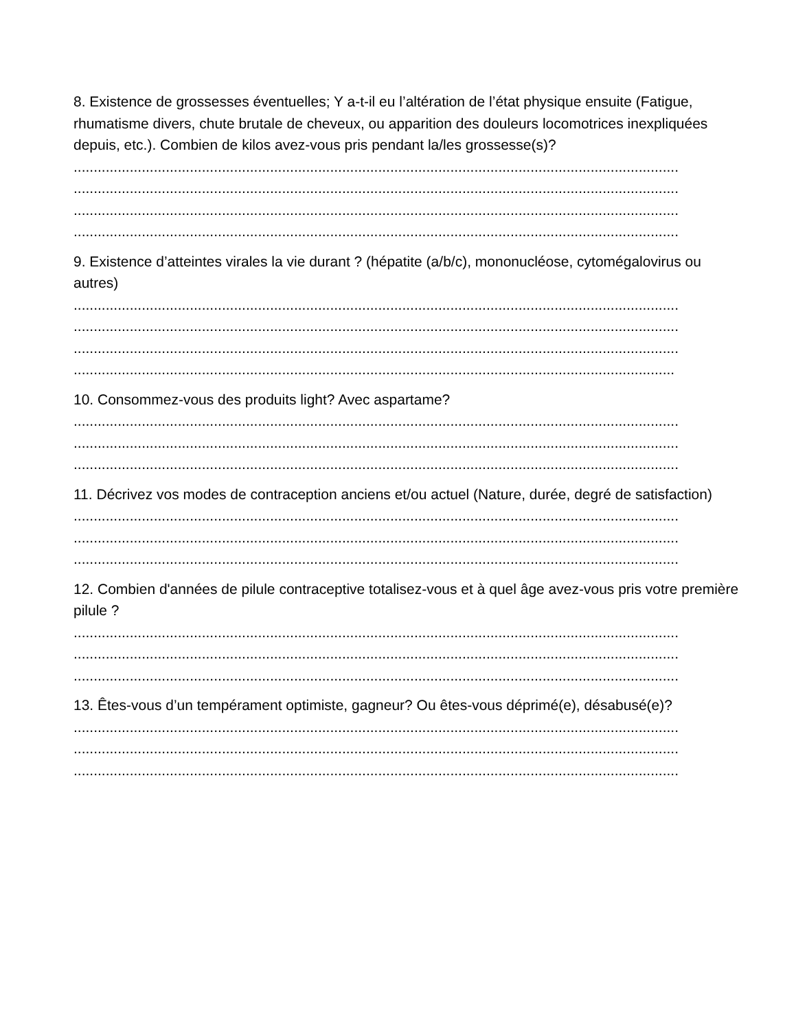8. Existence de grossesses éventuelles; Y a-t-il eu l’altération de l’état physique ensuite (Fatigue, rhumatisme divers, chute brutale de cheveux, ou apparition des douleurs locomotrices inexpliquées depuis, etc.). Combien de kilos avez-vous pris pendant la/les grossesse(s)?
.......................................................................................................................................................
.......................................................................................................................................................
.......................................................................................................................................................
.......................................................................................................................................................
9. Existence d’atteintes virales la vie durant ? (hépatite (a/b/c), mononucléose, cytomégalovirus ou autres)
.......................................................................................................................................................
.......................................................................................................................................................
.......................................................................................................................................................
......................................................................................................................................................
10. Consommez-vous des produits light? Avec aspartame?
.......................................................................................................................................................
.......................................................................................................................................................
.......................................................................................................................................................
11. Décrivez vos modes de contraception anciens et/ou actuel (Nature, durée, degré de satisfaction)
.......................................................................................................................................................
.......................................................................................................................................................
.......................................................................................................................................................
12. Combien d'années de pilule contraceptive totalisez-vous et à quel âge avez-vous pris votre première pilule ?
.......................................................................................................................................................
.......................................................................................................................................................
.......................................................................................................................................................
13. Êtes-vous d’un tempérament optimiste, gagneur? Ou êtes-vous déprimé(e), désabusé(e)?
.......................................................................................................................................................
.......................................................................................................................................................
.......................................................................................................................................................